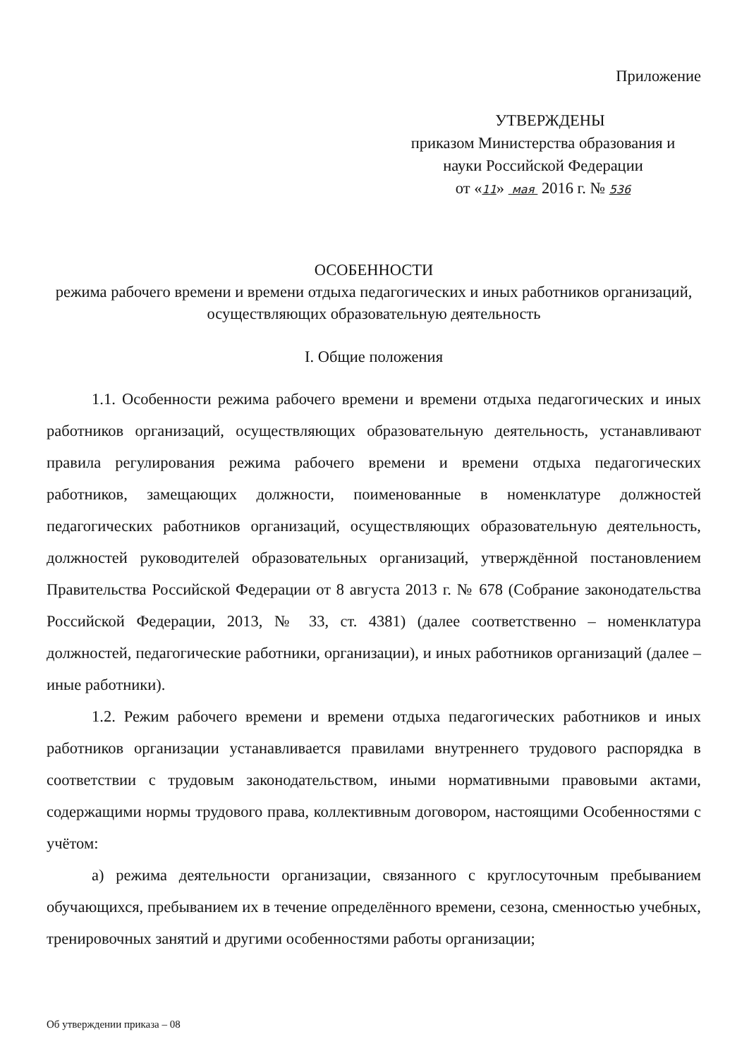Приложение
УТВЕРЖДЕНЫ
приказом Министерства образования и
науки Российской Федерации
от «11» мая 2016 г. № 536
ОСОБЕННОСТИ
режима рабочего времени и времени отдыха педагогических и иных работников организаций, осуществляющих образовательную деятельность
I. Общие положения
1.1. Особенности режима рабочего времени и времени отдыха педагогических и иных работников организаций, осуществляющих образовательную деятельность, устанавливают правила регулирования режима рабочего времени и времени отдыха педагогических работников, замещающих должности, поименованные в номенклатуре должностей педагогических работников организаций, осуществляющих образовательную деятельность, должностей руководителей образовательных организаций, утверждённой постановлением Правительства Российской Федерации от 8 августа 2013 г. № 678 (Собрание законодательства Российской Федерации, 2013, № 33, ст. 4381) (далее соответственно – номенклатура должностей, педагогические работники, организации), и иных работников организаций (далее – иные работники).
1.2. Режим рабочего времени и времени отдыха педагогических работников и иных работников организации устанавливается правилами внутреннего трудового распорядка в соответствии с трудовым законодательством, иными нормативными правовыми актами, содержащими нормы трудового права, коллективным договором, настоящими Особенностями с учётом:
а) режима деятельности организации, связанного с круглосуточным пребыванием обучающихся, пребыванием их в течение определённого времени, сезона, сменностью учебных, тренировочных занятий и другими особенностями работы организации;
Об утверждении приказа – 08